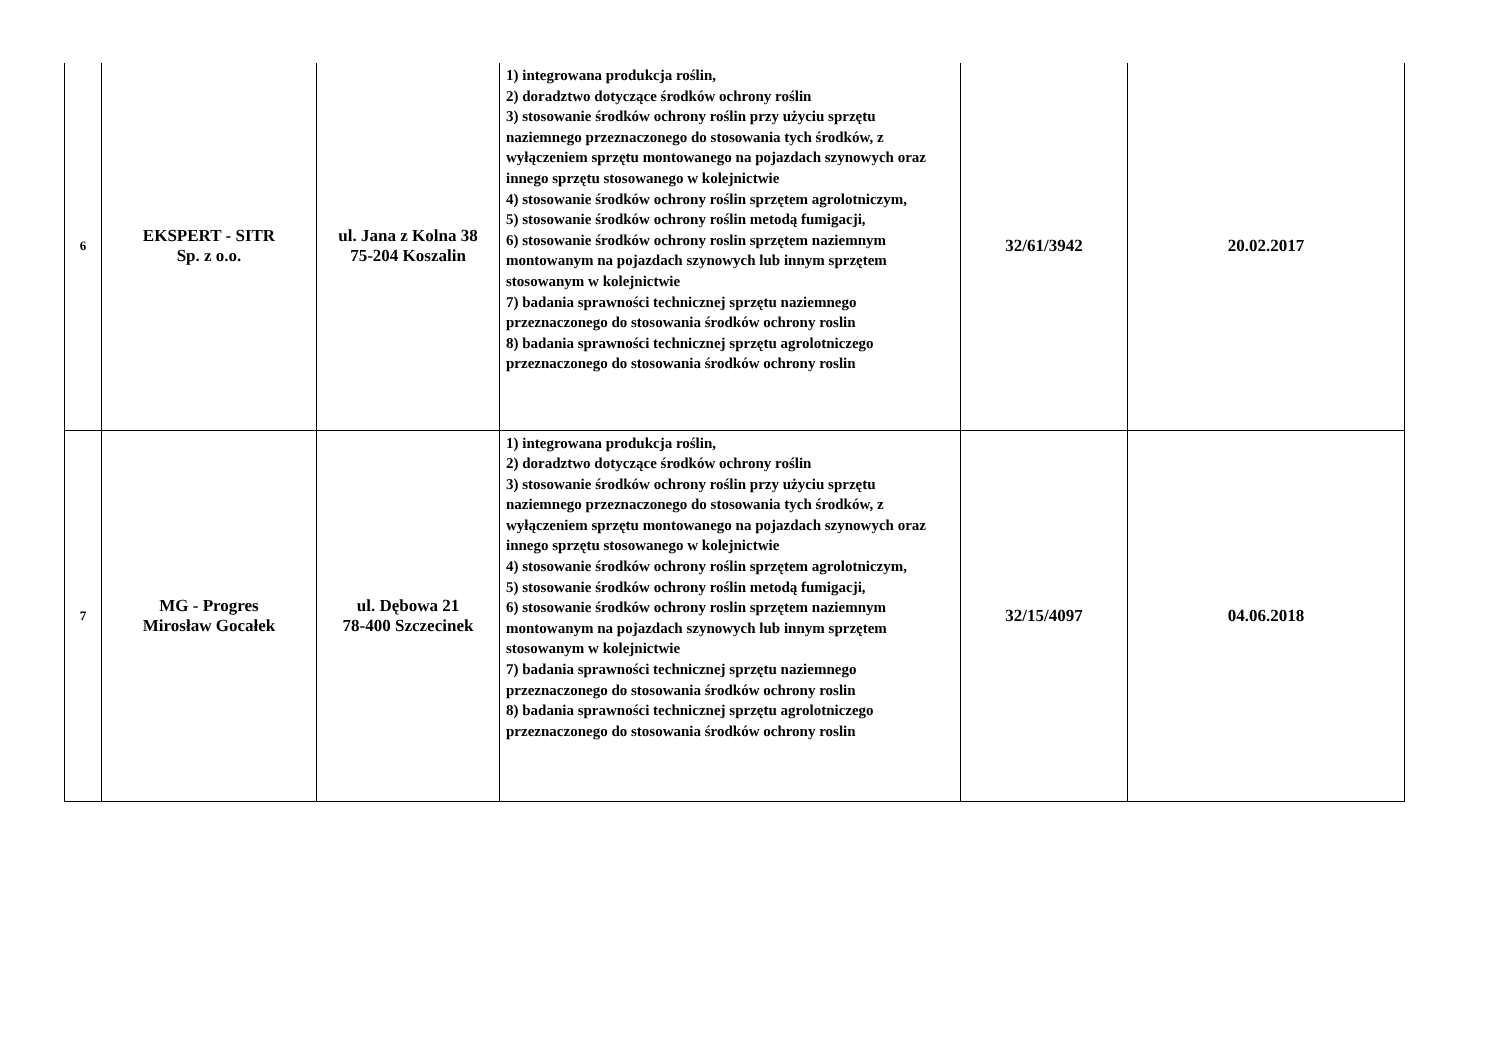| 6 | EKSPERT - SITR Sp. z o.o. | ul. Jana z Kolna 38 75-204 Koszalin | 1) integrowana produkcja roślin, 2) doradztwo dotyczące środków ochrony roślin 3) stosowanie środków ochrony roślin przy użyciu sprzętu naziemnego przeznaczonego do stosowania tych środków, z wyłączeniem sprzętu montowanego na pojazdach szynowych oraz innego sprzętu stosowanego w kolejnictwie 4) stosowanie środków ochrony roślin sprzętem agrolotniczym, 5) stosowanie środków ochrony roślin metodą fumigacji, 6) stosowanie środków ochrony roslin sprzętem naziemnym montowanym na pojazdach szynowych lub innym sprzętem stosowanym w kolejnictwie 7) badania sprawności technicznej sprzętu naziemnego przeznaczonego do stosowania środków ochrony roslin 8) badania sprawności technicznej sprzętu agrolotniczego przeznaczonego do stosowania środków ochrony roslin | 32/61/3942 | 20.02.2017 |
| 7 | MG - Progres Mirosław Gocałek | ul. Dębowa 21 78-400 Szczecinek | 1) integrowana produkcja roślin, 2) doradztwo dotyczące środków ochrony roślin 3) stosowanie środków ochrony roślin przy użyciu sprzętu naziemnego przeznaczonego do stosowania tych środków, z wyłączeniem sprzętu montowanego na pojazdach szynowych oraz innego sprzętu stosowanego w kolejnictwie 4) stosowanie środków ochrony roślin sprzętem agrolotniczym, 5) stosowanie środków ochrony roślin metodą fumigacji, 6) stosowanie środków ochrony roslin sprzętem naziemnym montowanym na pojazdach szynowych lub innym sprzętem stosowanym w kolejnictwie 7) badania sprawności technicznej sprzętu naziemnego przeznaczonego do stosowania środków ochrony roslin 8) badania sprawności technicznej sprzętu agrolotniczego przeznaczonego do stosowania środków ochrony roslin | 32/15/4097 | 04.06.2018 |